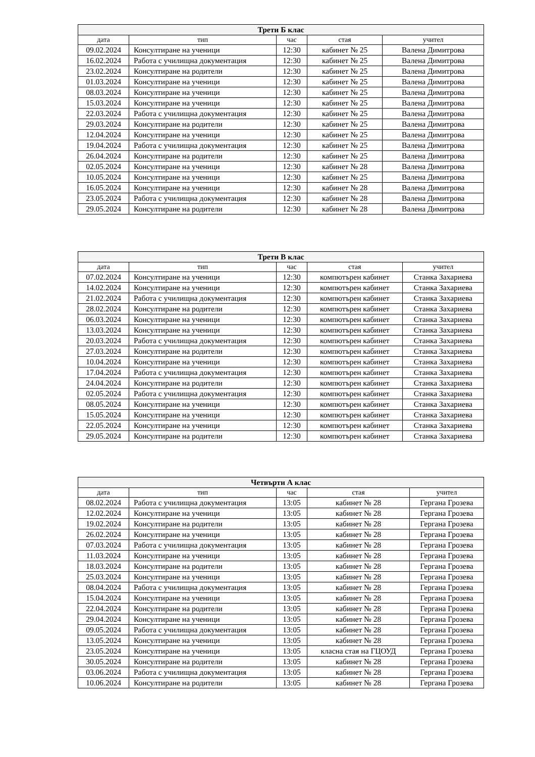| Трети Б клас | | | | |
| дата | тип | час | стая | учител |
| 09.02.2024 | Консултиране на ученици | 12:30 | кабинет № 25 | Валена Димитрова |
| 16.02.2024 | Работа с училищна документация | 12:30 | кабинет № 25 | Валена Димитрова |
| 23.02.2024 | Консултиране на родители | 12:30 | кабинет № 25 | Валена Димитрова |
| 01.03.2024 | Консултиране на ученици | 12:30 | кабинет № 25 | Валена Димитрова |
| 08.03.2024 | Консултиране на ученици | 12:30 | кабинет № 25 | Валена Димитрова |
| 15.03.2024 | Консултиране на ученици | 12:30 | кабинет № 25 | Валена Димитрова |
| 22.03.2024 | Работа с училищна документация | 12:30 | кабинет № 25 | Валена Димитрова |
| 29.03.2024 | Консултиране на родители | 12:30 | кабинет № 25 | Валена Димитрова |
| 12.04.2024 | Консултиране на ученици | 12:30 | кабинет № 25 | Валена Димитрова |
| 19.04.2024 | Работа с училищна документация | 12:30 | кабинет № 25 | Валена Димитрова |
| 26.04.2024 | Консултиране на родители | 12:30 | кабинет № 25 | Валена Димитрова |
| 02.05.2024 | Консултиране на ученици | 12:30 | кабинет № 28 | Валена Димитрова |
| 10.05.2024 | Консултиране на ученици | 12:30 | кабинет № 25 | Валена Димитрова |
| 16.05.2024 | Консултиране на ученици | 12:30 | кабинет № 28 | Валена Димитрова |
| 23.05.2024 | Работа с училищна документация | 12:30 | кабинет № 28 | Валена Димитрова |
| 29.05.2024 | Консултиране на родители | 12:30 | кабинет № 28 | Валена Димитрова |
| Трети В клас | | | | |
| дата | тип | час | стая | учител |
| 07.02.2024 | Консултиране на ученици | 12:30 | компютърен кабинет | Станка Захариева |
| 14.02.2024 | Консултиране на ученици | 12:30 | компютърен кабинет | Станка Захариева |
| 21.02.2024 | Работа с училищна документация | 12:30 | компютърен кабинет | Станка Захариева |
| 28.02.2024 | Консултиране на родители | 12:30 | компютърен кабинет | Станка Захариева |
| 06.03.2024 | Консултиране на ученици | 12:30 | компютърен кабинет | Станка Захариева |
| 13.03.2024 | Консултиране на ученици | 12:30 | компютърен кабинет | Станка Захариева |
| 20.03.2024 | Работа с училищна документация | 12:30 | компютърен кабинет | Станка Захариева |
| 27.03.2024 | Консултиране на родители | 12:30 | компютърен кабинет | Станка Захариева |
| 10.04.2024 | Консултиране на ученици | 12:30 | компютърен кабинет | Станка Захариева |
| 17.04.2024 | Работа с училищна документация | 12:30 | компютърен кабинет | Станка Захариева |
| 24.04.2024 | Консултиране на родители | 12:30 | компютърен кабинет | Станка Захариева |
| 02.05.2024 | Работа с училищна документация | 12:30 | компютърен кабинет | Станка Захариева |
| 08.05.2024 | Консултиране на ученици | 12:30 | компютърен кабинет | Станка Захариева |
| 15.05.2024 | Консултиране на ученици | 12:30 | компютърен кабинет | Станка Захариева |
| 22.05.2024 | Консултиране на ученици | 12:30 | компютърен кабинет | Станка Захариева |
| 29.05.2024 | Консултиране на родители | 12:30 | компютърен кабинет | Станка Захариева |
| Четвърти А клас | | | | |
| дата | тип | час | стая | учител |
| 08.02.2024 | Работа с училищна документация | 13:05 | кабинет № 28 | Гергана Грозева |
| 12.02.2024 | Консултиране на ученици | 13:05 | кабинет № 28 | Гергана Грозева |
| 19.02.2024 | Консултиране на родители | 13:05 | кабинет № 28 | Гергана Грозева |
| 26.02.2024 | Консултиране на ученици | 13:05 | кабинет № 28 | Гергана Грозева |
| 07.03.2024 | Работа с училищна документация | 13:05 | кабинет № 28 | Гергана Грозева |
| 11.03.2024 | Консултиране на ученици | 13:05 | кабинет № 28 | Гергана Грозева |
| 18.03.2024 | Консултиране на родители | 13:05 | кабинет № 28 | Гергана Грозева |
| 25.03.2024 | Консултиране на ученици | 13:05 | кабинет № 28 | Гергана Грозева |
| 08.04.2024 | Работа с училищна документация | 13:05 | кабинет № 28 | Гергана Грозева |
| 15.04.2024 | Консултиране на ученици | 13:05 | кабинет № 28 | Гергана Грозева |
| 22.04.2024 | Консултиране на родители | 13:05 | кабинет № 28 | Гергана Грозева |
| 29.04.2024 | Консултиране на ученици | 13:05 | кабинет № 28 | Гергана Грозева |
| 09.05.2024 | Работа с училищна документация | 13:05 | кабинет № 28 | Гергана Грозева |
| 13.05.2024 | Консултиране на ученици | 13:05 | кабинет № 28 | Гергана Грозева |
| 23.05.2024 | Консултиране на ученици | 13:05 | класна стая на ГЦОУД | Гергана Грозева |
| 30.05.2024 | Консултиране на родители | 13:05 | кабинет № 28 | Гергана Грозева |
| 03.06.2024 | Работа с училищна документация | 13:05 | кабинет № 28 | Гергана Грозева |
| 10.06.2024 | Консултиране на родители | 13:05 | кабинет № 28 | Гергана Грозева |